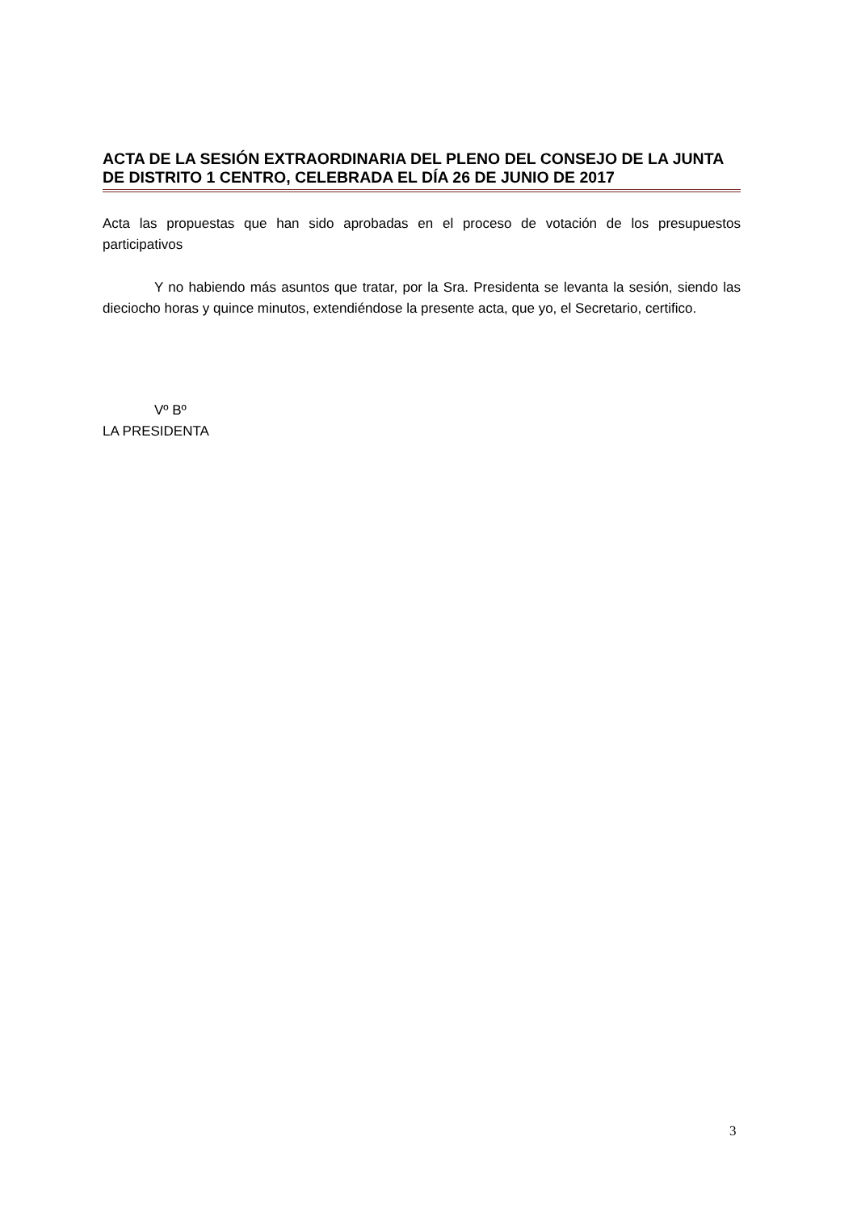ACTA DE LA SESIÓN EXTRAORDINARIA DEL PLENO DEL CONSEJO DE LA JUNTA DE DISTRITO 1 CENTRO, CELEBRADA EL DÍA 26 DE JUNIO DE 2017
Acta las propuestas que han sido aprobadas en el proceso de votación de los presupuestos participativos
Y no habiendo más asuntos que tratar, por la Sra. Presidenta se levanta la sesión, siendo las dieciocho horas y quince minutos, extendiéndose la presente acta, que yo, el Secretario, certifico.
Vº Bº
LA PRESIDENTA
3